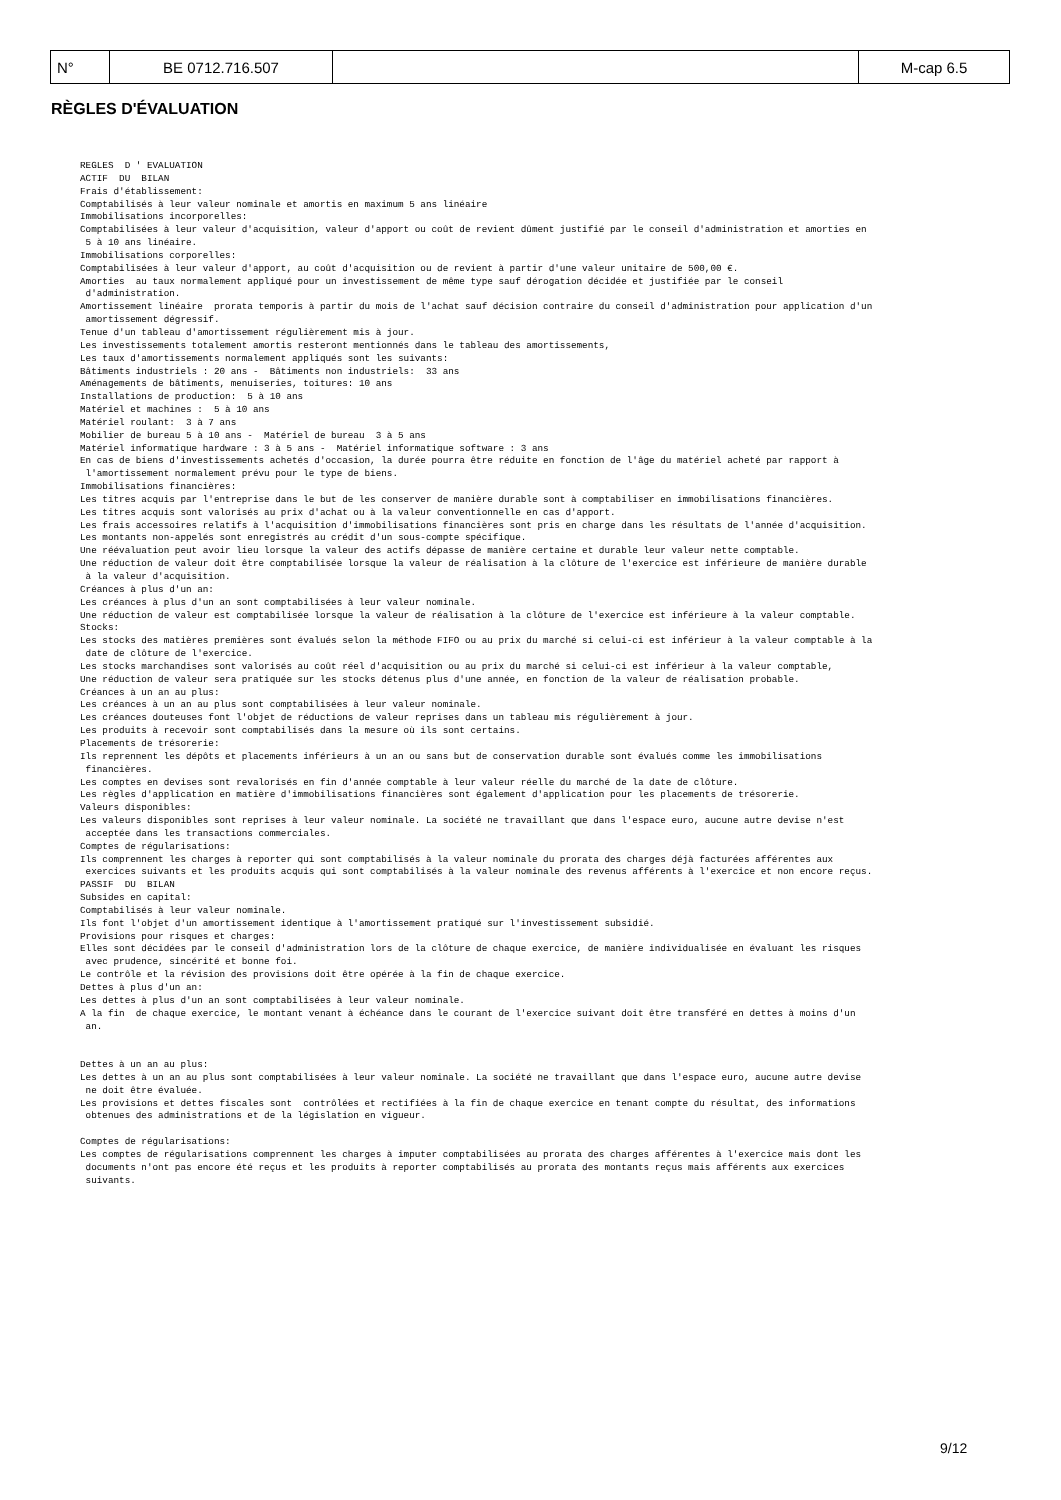| N° | BE 0712.716.507 | | M-cap 6.5 |
RÈGLES D'ÉVALUATION
REGLES  D ' EVALUATION
ACTIF  DU  BILAN
Frais d'établissement:
Comptabilisés à leur valeur nominale et amortis en maximum 5 ans linéaire
Immobilisations incorporelles:
Comptabilisées à leur valeur d'acquisition, valeur d'apport ou coût de revient dûment justifié par le conseil d'administration et amorties en
 5 à 10 ans linéaire.
Immobilisations corporelles:
Comptabilisées à leur valeur d'apport, au coût d'acquisition ou de revient à partir d'une valeur unitaire de 500,00 €.
Amorties  au taux normalement appliqué pour un investissement de même type sauf dérogation décidée et justifiée par le conseil
 d'administration.
Amortissement linéaire  prorata temporis à partir du mois de l'achat sauf décision contraire du conseil d'administration pour application d'un
 amortissement dégressif.
Tenue d'un tableau d'amortissement régulièrement mis à jour.
Les investissements totalement amortis resteront mentionnés dans le tableau des amortissements,
Les taux d'amortissements normalement appliqués sont les suivants:
Bâtiments industriels : 20 ans -  Bâtiments non industriels:  33 ans
Aménagements de bâtiments, menuiseries, toitures: 10 ans
Installations de production:  5 à 10 ans
Matériel et machines :  5 à 10 ans
Matériel roulant:  3 à 7 ans
Mobilier de bureau 5 à 10 ans -  Matériel de bureau  3 à 5 ans
Matériel informatique hardware : 3 à 5 ans -  Matériel informatique software : 3 ans
En cas de biens d'investissements achetés d'occasion, la durée pourra être réduite en fonction de l'âge du matériel acheté par rapport à
 l'amortissement normalement prévu pour le type de biens.
Immobilisations financières:
Les titres acquis par l'entreprise dans le but de les conserver de manière durable sont à comptabiliser en immobilisations financières.
Les titres acquis sont valorisés au prix d'achat ou à la valeur conventionnelle en cas d'apport.
Les frais accessoires relatifs à l'acquisition d'immobilisations financières sont pris en charge dans les résultats de l'année d'acquisition.
Les montants non-appelés sont enregistrés au crédit d'un sous-compte spécifique.
Une réévaluation peut avoir lieu lorsque la valeur des actifs dépasse de manière certaine et durable leur valeur nette comptable.
Une réduction de valeur doit être comptabilisée lorsque la valeur de réalisation à la clôture de l'exercice est inférieure de manière durable
 à la valeur d'acquisition.
Créances à plus d'un an:
Les créances à plus d'un an sont comptabilisées à leur valeur nominale.
Une réduction de valeur est comptabilisée lorsque la valeur de réalisation à la clôture de l'exercice est inférieure à la valeur comptable.
Stocks:
Les stocks des matières premières sont évalués selon la méthode FIFO ou au prix du marché si celui-ci est inférieur à la valeur comptable à la
 date de clôture de l'exercice.
Les stocks marchandises sont valorisés au coût réel d'acquisition ou au prix du marché si celui-ci est inférieur à la valeur comptable,
Une réduction de valeur sera pratiquée sur les stocks détenus plus d'une année, en fonction de la valeur de réalisation probable.
Créances à un an au plus:
Les créances à un an au plus sont comptabilisées à leur valeur nominale.
Les créances douteuses font l'objet de réductions de valeur reprises dans un tableau mis régulièrement à jour.
Les produits à recevoir sont comptabilisés dans la mesure où ils sont certains.
Placements de trésorerie:
Ils reprennent les dépôts et placements inférieurs à un an ou sans but de conservation durable sont évalués comme les immobilisations
 financières.
Les comptes en devises sont revalorisés en fin d'année comptable à leur valeur réelle du marché de la date de clôture.
Les règles d'application en matière d'immobilisations financières sont également d'application pour les placements de trésorerie.
Valeurs disponibles:
Les valeurs disponibles sont reprises à leur valeur nominale. La société ne travaillant que dans l'espace euro, aucune autre devise n'est
 acceptée dans les transactions commerciales.
Comptes de régularisations:
Ils comprennent les charges à reporter qui sont comptabilisés à la valeur nominale du prorata des charges déjà facturées afférentes aux
 exercices suivants et les produits acquis qui sont comptabilisés à la valeur nominale des revenus afférents à l'exercice et non encore reçus.
PASSIF  DU  BILAN
Subsides en capital:
Comptabilisés à leur valeur nominale.
Ils font l'objet d'un amortissement identique à l'amortissement pratiqué sur l'investissement subsidié.
Provisions pour risques et charges:
Elles sont décidées par le conseil d'administration lors de la clôture de chaque exercice, de manière individualisée en évaluant les risques
 avec prudence, sincérité et bonne foi.
Le contrôle et la révision des provisions doit être opérée à la fin de chaque exercice.
Dettes à plus d'un an:
Les dettes à plus d'un an sont comptabilisées à leur valeur nominale.
A la fin  de chaque exercice, le montant venant à échéance dans le courant de l'exercice suivant doit être transféré en dettes à moins d'un
 an.


Dettes à un an au plus:
Les dettes à un an au plus sont comptabilisées à leur valeur nominale. La société ne travaillant que dans l'espace euro, aucune autre devise
 ne doit être évaluée.
Les provisions et dettes fiscales sont  contrôlées et rectifiées à la fin de chaque exercice en tenant compte du résultat, des informations
 obtenues des administrations et de la législation en vigueur.

Comptes de régularisations:
Les comptes de régularisations comprennent les charges à imputer comptabilisées au prorata des charges afférentes à l'exercice mais dont les
 documents n'ont pas encore été reçus et les produits à reporter comptabilisés au prorata des montants reçus mais afférents aux exercices
 suivants.
9/12